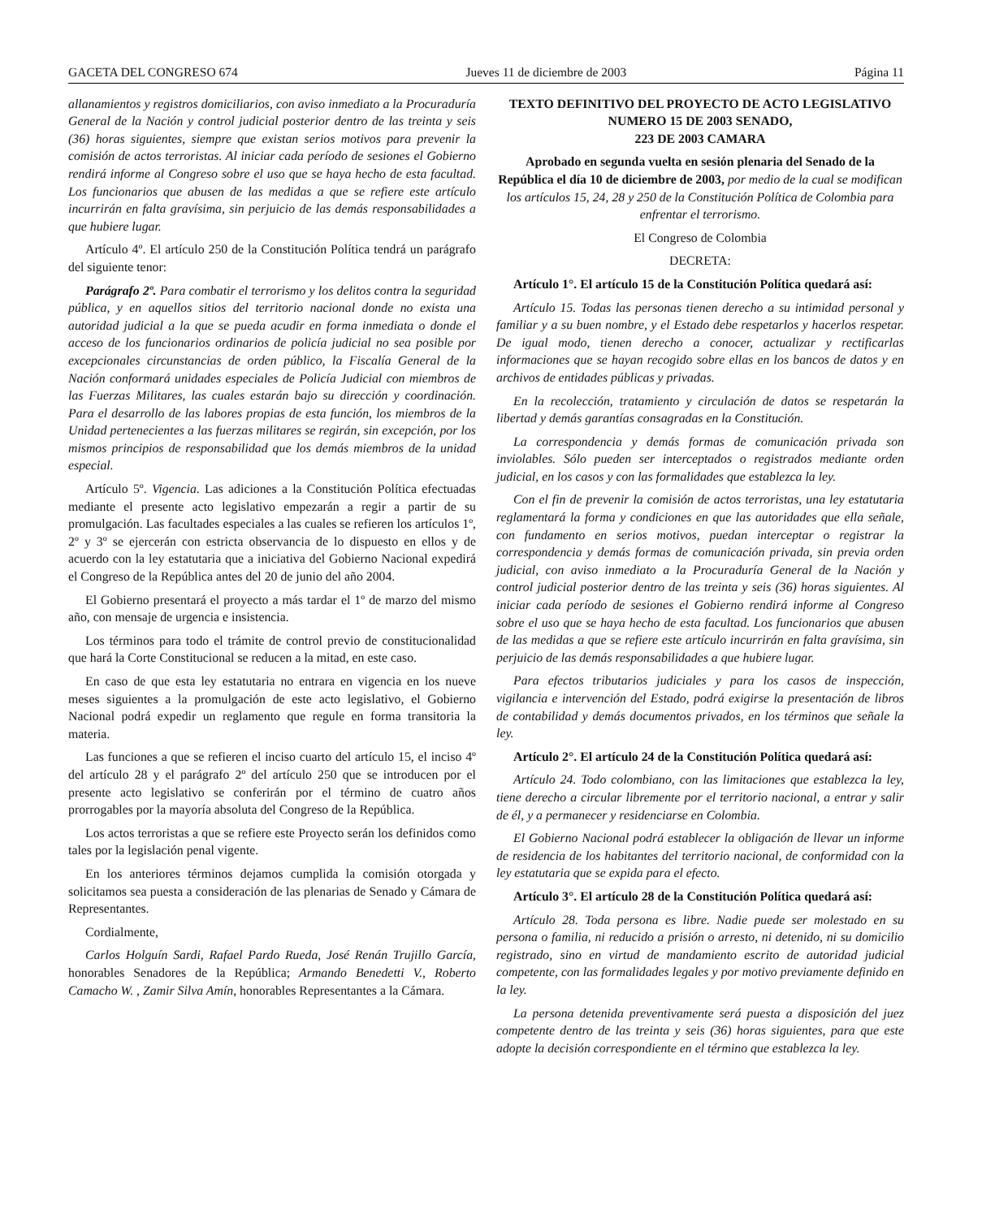GACETA DEL CONGRESO 674 Jueves 11 de diciembre de 2003 Página 11
allanamientos y registros domiciliarios, con aviso inmediato a la Procuraduría General de la Nación y control judicial posterior dentro de las treinta y seis (36) horas siguientes, siempre que existan serios motivos para prevenir la comisión de actos terroristas. Al iniciar cada período de sesiones el Gobierno rendirá informe al Congreso sobre el uso que se haya hecho de esta facultad. Los funcionarios que abusen de las medidas a que se refiere este artículo incurrirán en falta gravísima, sin perjuicio de las demás responsabilidades a que hubiere lugar.
Artículo 4º. El artículo 250 de la Constitución Política tendrá un parágrafo del siguiente tenor:
Parágrafo 2º. Para combatir el terrorismo y los delitos contra la seguridad pública, y en aquellos sitios del territorio nacional donde no exista una autoridad judicial a la que se pueda acudir en forma inmediata o donde el acceso de los funcionarios ordinarios de policía judicial no sea posible por excepcionales circunstancias de orden público, la Fiscalía General de la Nación conformará unidades especiales de Policía Judicial con miembros de las Fuerzas Militares, las cuales estarán bajo su dirección y coordinación. Para el desarrollo de las labores propias de esta función, los miembros de la Unidad pertenecientes a las fuerzas militares se regirán, sin excepción, por los mismos principios de responsabilidad que los demás miembros de la unidad especial.
Artículo 5º. Vigencia. Las adiciones a la Constitución Política efectuadas mediante el presente acto legislativo empezarán a regir a partir de su promulgación. Las facultades especiales a las cuales se refieren los artículos 1º, 2º y 3º se ejercerán con estricta observancia de lo dispuesto en ellos y de acuerdo con la ley estatutaria que a iniciativa del Gobierno Nacional expedirá el Congreso de la República antes del 20 de junio del año 2004.
El Gobierno presentará el proyecto a más tardar el 1º de marzo del mismo año, con mensaje de urgencia e insistencia.
Los términos para todo el trámite de control previo de constitucionalidad que hará la Corte Constitucional se reducen a la mitad, en este caso.
En caso de que esta ley estatutaria no entrara en vigencia en los nueve meses siguientes a la promulgación de este acto legislativo, el Gobierno Nacional podrá expedir un reglamento que regule en forma transitoria la materia.
Las funciones a que se refieren el inciso cuarto del artículo 15, el inciso 4º del artículo 28 y el parágrafo 2º del artículo 250 que se introducen por el presente acto legislativo se conferirán por el término de cuatro años prorrogables por la mayoría absoluta del Congreso de la República.
Los actos terroristas a que se refiere este Proyecto serán los definidos como tales por la legislación penal vigente.
En los anteriores términos dejamos cumplida la comisión otorgada y solicitamos sea puesta a consideración de las plenarias de Senado y Cámara de Representantes.
Cordialmente,
Carlos Holguín Sardi, Rafael Pardo Rueda, José Renán Trujillo García, honorables Senadores de la República; Armando Benedetti V., Roberto Camacho W. , Zamir Silva Amín, honorables Representantes a la Cámara.
TEXTO DEFINITIVO DEL PROYECTO DE ACTO LEGISLATIVO NUMERO 15 DE 2003 SENADO,
223 DE 2003 CAMARA
Aprobado en segunda vuelta en sesión plenaria del Senado de la República el día 10 de diciembre de 2003, por medio de la cual se modifican los artículos 15, 24, 28 y 250 de la Constitución Política de Colombia para enfrentar el terrorismo.
El Congreso de Colombia
DECRETA:
Artículo 1°. El artículo 15 de la Constitución Política quedará así:
Artículo 15. Todas las personas tienen derecho a su intimidad personal y familiar y a su buen nombre, y el Estado debe respetarlos y hacerlos respetar. De igual modo, tienen derecho a conocer, actualizar y rectificarlas informaciones que se hayan recogido sobre ellas en los bancos de datos y en archivos de entidades públicas y privadas.
En la recolección, tratamiento y circulación de datos se respetarán la libertad y demás garantías consagradas en la Constitución.
La correspondencia y demás formas de comunicación privada son inviolables. Sólo pueden ser interceptados o registrados mediante orden judicial, en los casos y con las formalidades que establezca la ley.
Con el fin de prevenir la comisión de actos terroristas, una ley estatutaria reglamentará la forma y condiciones en que las autoridades que ella señale, con fundamento en serios motivos, puedan interceptar o registrar la correspondencia y demás formas de comunicación privada, sin previa orden judicial, con aviso inmediato a la Procuraduría General de la Nación y control judicial posterior dentro de las treinta y seis (36) horas siguientes. Al iniciar cada período de sesiones el Gobierno rendirá informe al Congreso sobre el uso que se haya hecho de esta facultad. Los funcionarios que abusen de las medidas a que se refiere este artículo incurrirán en falta gravísima, sin perjuicio de las demás responsabilidades a que hubiere lugar.
Para efectos tributarios judiciales y para los casos de inspección, vigilancia e intervención del Estado, podrá exigirse la presentación de libros de contabilidad y demás documentos privados, en los términos que señale la ley.
Artículo 2°. El artículo 24 de la Constitución Política quedará así:
Artículo 24. Todo colombiano, con las limitaciones que establezca la ley, tiene derecho a circular libremente por el territorio nacional, a entrar y salir de él, y a permanecer y residenciarse en Colombia.
El Gobierno Nacional podrá establecer la obligación de llevar un informe de residencia de los habitantes del territorio nacional, de conformidad con la ley estatutaria que se expida para el efecto.
Artículo 3°. El artículo 28 de la Constitución Política quedará así:
Artículo 28. Toda persona es libre. Nadie puede ser molestado en su persona o familia, ni reducido a prisión o arresto, ni detenido, ni su domicilio registrado, sino en virtud de mandamiento escrito de autoridad judicial competente, con las formalidades legales y por motivo previamente definido en la ley.
La persona detenida preventivamente será puesta a disposición del juez competente dentro de las treinta y seis (36) horas siguientes, para que este adopte la decisión correspondiente en el término que establezca la ley.